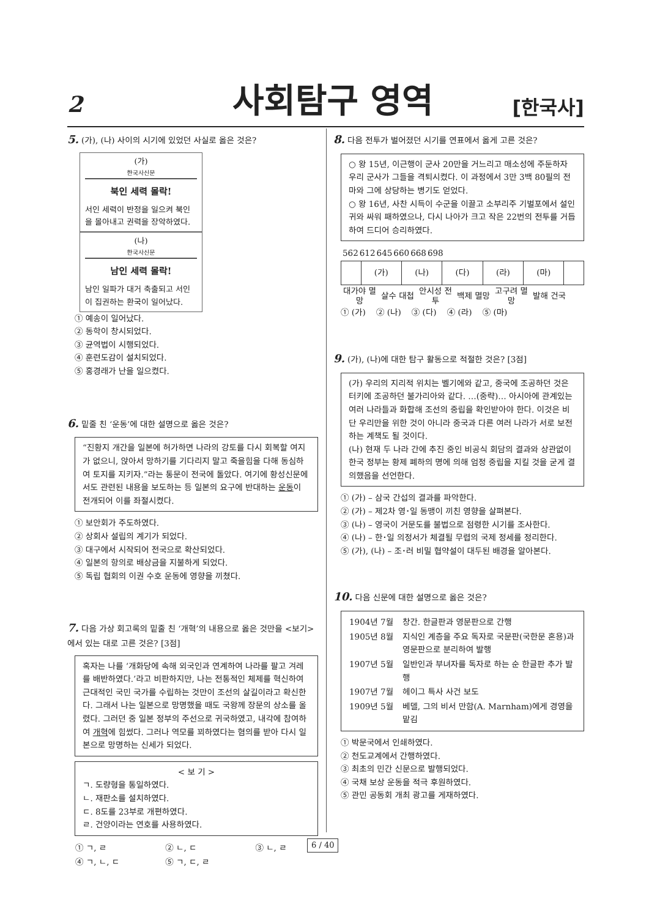2 사회탐구 영역 [한국사]
5. (가), (나) 사이의 시기에 있었던 사실로 옳은 것은?
(가)
한국사신문
북인 세력 몰락!
서인 세력이 반정을 일으켜 북인을 몰아내고 권력을 장악하였다.
(나)
한국사신문
남인 세력 몰락!
남인 일파가 대거 축출되고 서인이 집권하는 환국이 일어났다.
① 예송이 일어났다.
② 동학이 창시되었다.
③ 균역법이 시행되었다.
④ 훈련도감이 설치되었다.
⑤ 홍경래가 난을 일으켰다.
6. 밑줄 친 ‘운동’에 대한 설명으로 옳은 것은?
“진황지 개간을 일본에 허가하면 나라의 강토를 다시 회복할 여지가 없으니, 앉아서 망하기를 기다리지 말고 죽을힘을 다해 동심하여 토지를 지키자.”라는 통문이 전국에 돌았다. 여기에 황성신문에서도 관련된 내용을 보도하는 등 일본의 요구에 반대하는 운동이 전개되어 이를 좌절시켰다.
① 보안회가 주도하였다.
② 상회사 설립의 계기가 되었다.
③ 대구에서 시작되어 전국으로 확산되었다.
④ 일본의 항의로 배상금을 지불하게 되었다.
⑤ 독립 협회의 이권 수호 운동에 영향을 끼쳤다.
7. 다음 가상 회고록의 밑줄 친 ‘개혁’의 내용으로 옳은 것만을 <보기>에서 있는 대로 고른 것은? [3점]
혹자는 나를 ‘개화당에 속해 외국인과 연계하여 나라를 팔고 겨레를 배반하였다.’라고 비판하지만, 나는 전통적인 체제를 혁신하여 근대적인 국민 국가를 수립하는 것만이 조선의 살길이라고 확신한다. 그래서 나는 일본으로 망명했을 때도 국왕께 장문의 상소를 올렸다. 그러던 중 일본 정부의 주선으로 귀국하였고, 내각에 참여하여 개혁에 힘썼다. 그러나 역모를 꾀하였다는 혐의를 받아 다시 일본으로 망명하는 신세가 되었다.
< 보 기 >
ㄱ. 도량형을 통일하였다.
ㄴ. 재판소를 설치하였다.
ㄷ. 8도를 23부로 개편하였다.
ㄹ. 건양이라는 연호를 사용하였다.
| ① ㄱ, ㄹ | ② ㄴ, ㄷ | ③ ㄴ, ㄹ |
| ④ ㄱ, ㄴ, ㄷ | ⑤ ㄱ, ㄷ, ㄹ | |
8. 다음 전투가 벌어졌던 시기를 연표에서 옳게 고른 것은?
○ 왕 15년, 이근행이 군사 20만을 거느리고 매소성에 주둔하자 우리 군사가 그들을 격퇴시켰다. 이 과정에서 3만 3백 80필의 전마와 그에 상당하는 병기도 얻었다.
○ 왕 16년, 사찬 시득이 수군을 이끌고 소부리주 기벌포에서 설인귀와 싸워 패하였으나, 다시 나아가 크고 작은 22번의 전투를 거듭하여 드디어 승리하였다.
| | 562 | 612 | 645 | 660 | 668 | 698 |
| | (가) | (나) | (다) | (라) | (마) | |
| 대가야 멸망 | 살수 대첩 | 안시성 전투 | 백제 멸망 | 고구려 멸망 | 발해 건국 |
① (가) ② (나) ③ (다) ④ (라) ⑤ (마)
9. (가), (나)에 대한 탐구 활동으로 적절한 것은? [3점]
(가) 우리의 지리적 위치는 벨기에와 같고, 중국에 조공하던 것은 터키에 조공하던 불가리아와 같다. …(중략)… 아시아에 관계있는 여러 나라들과 화합해 조선의 중립을 확인받아야 한다. 이것은 비단 우리만을 위한 것이 아니라 중국과 다른 여러 나라가 서로 보전하는 계책도 될 것이다.
(나) 현재 두 나라 간에 추진 중인 비공식 회담의 결과와 상관없이 한국 정부는 황제 폐하의 명에 의해 엄정 중립을 지킬 것을 굳게 결의했음을 선언한다.
① (가) – 삼국 간섭의 결과를 파악한다.
② (가) – 제2차 영･일 동맹이 끼친 영향을 살펴본다.
③ (나) – 영국이 거문도를 불법으로 점령한 시기를 조사한다.
④ (나) – 한･일 의정서가 체결될 무렵의 국제 정세를 정리한다.
⑤ (가), (나) – 조･러 비밀 협약설이 대두된 배경을 알아본다.
10. 다음 신문에 대한 설명으로 옳은 것은?
| 1904년 7월 | 창간. 한글판과 영문판으로 간행 |
| 1905년 8월 | 지식인 계층을 주요 독자로 국문판(국한문 혼용)과 영문판으로 분리하여 발행 |
| 1907년 5월 | 일반인과 부녀자를 독자로 하는 순 한글판 추가 발행 |
| 1907년 7월 | 헤이그 특사 사건 보도 |
| 1909년 5월 | 베델, 그의 비서 만함(A. Marnham)에게 경영을 맡김 |
① 박문국에서 인쇄하였다.
② 천도교계에서 간행하였다.
③ 최초의 민간 신문으로 발행되었다.
④ 국채 보상 운동을 적극 후원하였다.
⑤ 관민 공동회 개최 광고를 게재하였다.
6 / 40